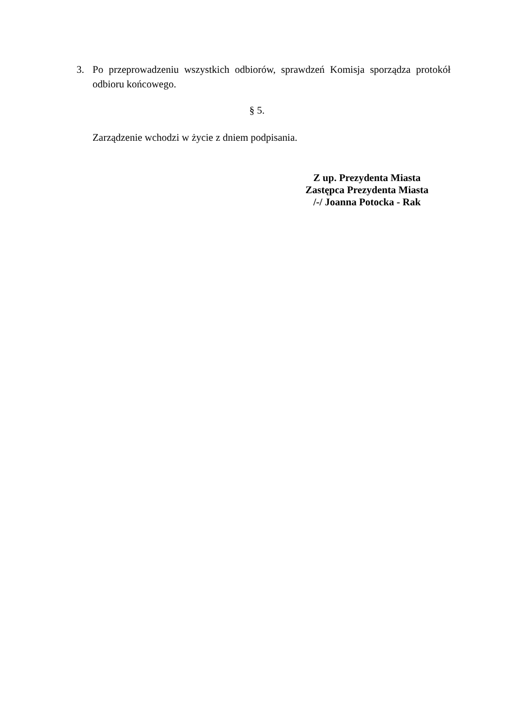3. Po przeprowadzeniu wszystkich odbiorów, sprawdzeń Komisja sporządza protokół odbioru końcowego.
§ 5.
Zarządzenie wchodzi w życie z dniem podpisania.
Z up. Prezydenta Miasta
Zastępca Prezydenta Miasta
/-/ Joanna Potocka - Rak